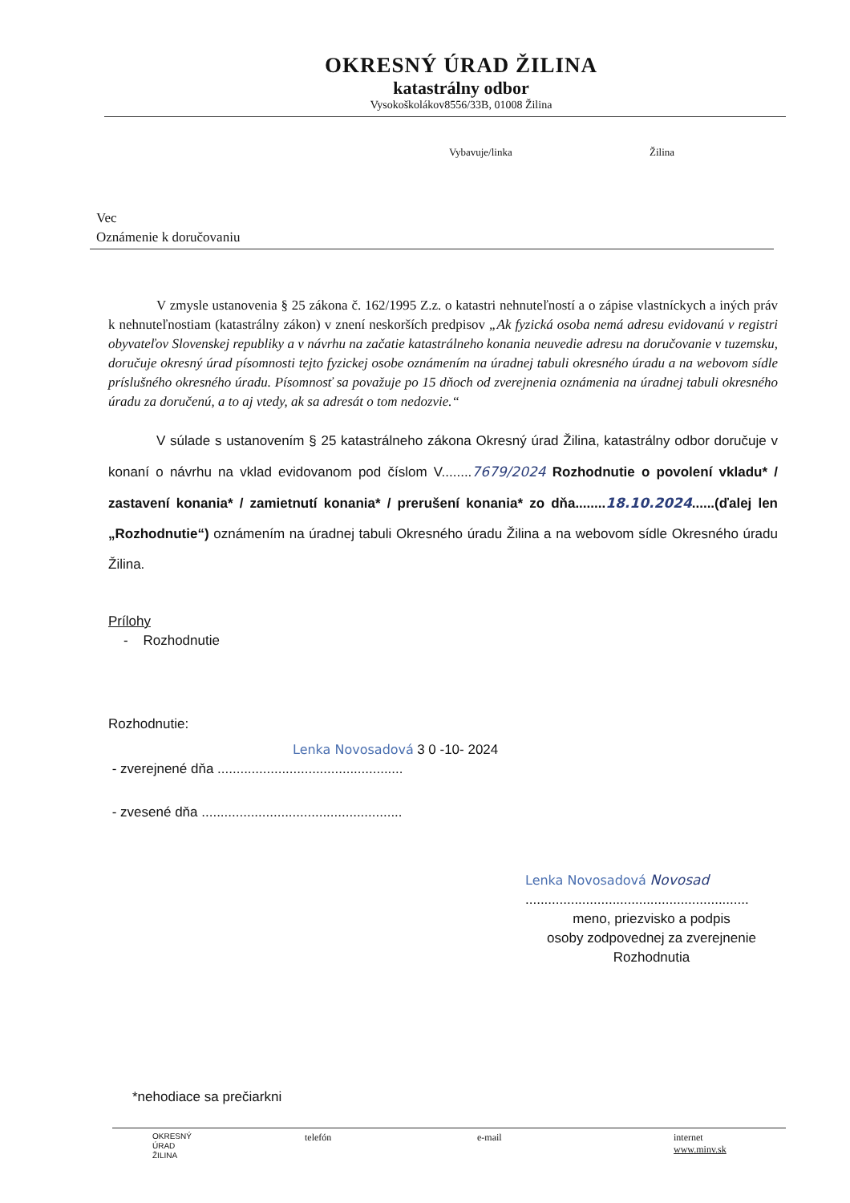OKRESNÝ ÚRAD ŽILINA
katastrálny odbor
Vysokoškolákov8556/33B, 01008 Žilina
Vybavuje/linka Žilina
Vec
Oznámenie k doručovaniu
V zmysle ustanovenia § 25 zákona č. 162/1995 Z.z. o katastri nehnuteľností a o zápise vlastníckych a iných práv k nehnuteľnostiam (katastrálny zákon) v znení neskorších predpisov „Ak fyzická osoba nemá adresu evidovanú v registri obyvateľov Slovenskej republiky a v návrhu na začatie katastrálneho konania neuvedie adresu na doručovanie v tuzemsku, doručuje okresný úrad písomnosti tejto fyzickej osobe oznámením na úradnej tabuli okresného úradu a na webovom sídle príslušného okresného úradu. Písomnosť sa považuje po 15 dňoch od zverejnenia oznámenia na úradnej tabuli okresného úradu za doručenú, a to aj vtedy, ak sa adresát o tom nedozvie.“
V súlade s ustanovením § 25 katastrálneho zákona Okresný úrad Žilina, katastrálny odbor doručuje v konaní o návrhu na vklad evidovanom pod číslom V........7679/2024 Rozhodnutie o povolení vkladu* / zastavení konania* / zamietnutí konania* / prerušení konania* zo dňa........18.10.2024......(ďalej len „Rozhodnutie“) oznámením na úradnej tabuli Okresného úradu Žilina a na webovom sídle Okresného úradu Žilina.
Prílohy
- Rozhodnutie
Rozhodnutie:
Lenka Novosadová 3 0 -10- 2024
- zverejnené dňa .................................................
- zvesené dňa .....................................................
Lenka Novosadová Novosad
...........................................................
meno, priezvisko a podpis
osoby zodpovednej za zverejnenie Rozhodnutia
*nehodiace sa prečiarkni
OKRESNÝ
ÚRAD
ŽILINA
telefón e-mail internet
www.minv.sk